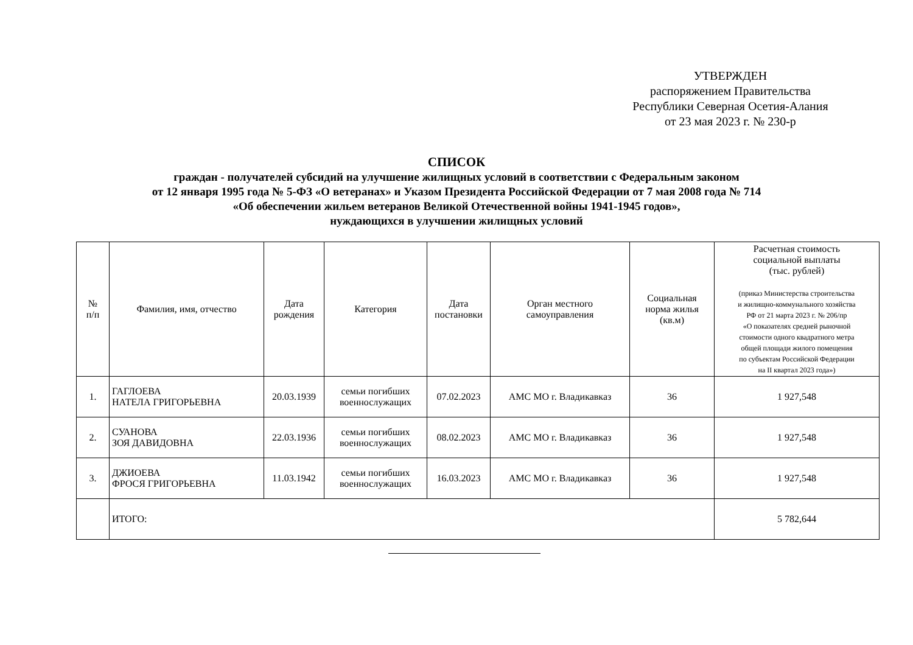УТВЕРЖДЕН
распоряжением Правительства
Республики Северная Осетия-Алания
от 23 мая 2023 г. № 230-р
СПИСОК
граждан - получателей субсидий на улучшение жилищных условий в соответствии с Федеральным законом
от 12 января 1995 года № 5-ФЗ «О ветеранах» и Указом Президента Российской Федерации от 7 мая 2008 года № 714
«Об обеспечении жильем ветеранов Великой Отечественной войны 1941-1945 годов»,
нуждающихся в улучшении жилищных условий
| № п/п | Фамилия, имя, отчество | Дата рождения | Категория | Дата постановки | Орган местного самоуправления | Социальная норма жилья (кв.м) | Расчетная стоимость социальной выплаты (тыс. рублей) (приказ Министерства строительства и жилищно-коммунального хозяйства РФ от 21 марта 2023 г. № 206/пр «О показателях средней рыночной стоимости одного квадратного метра общей площади жилого помещения по субъектам Российской Федерации на II квартал 2023 года») |
| --- | --- | --- | --- | --- | --- | --- | --- |
| 1. | ГАГЛОЕВА НАТЕЛА ГРИГОРЬЕВНА | 20.03.1939 | семьи погибших военнослужащих | 07.02.2023 | АМС МО г. Владикавказ | 36 | 1 927,548 |
| 2. | СУАНОВА ЗОЯ ДАВИДОВНА | 22.03.1936 | семьи погибших военнослужащих | 08.02.2023 | АМС МО г. Владикавказ | 36 | 1 927,548 |
| 3. | ДЖИОЕВА ФРОСЯ ГРИГОРЬЕВНА | 11.03.1942 | семьи погибших военнослужащих | 16.03.2023 | АМС МО г. Владикавказ | 36 | 1 927,548 |
| | ИТОГО: | | | | | | 5 782,644 |